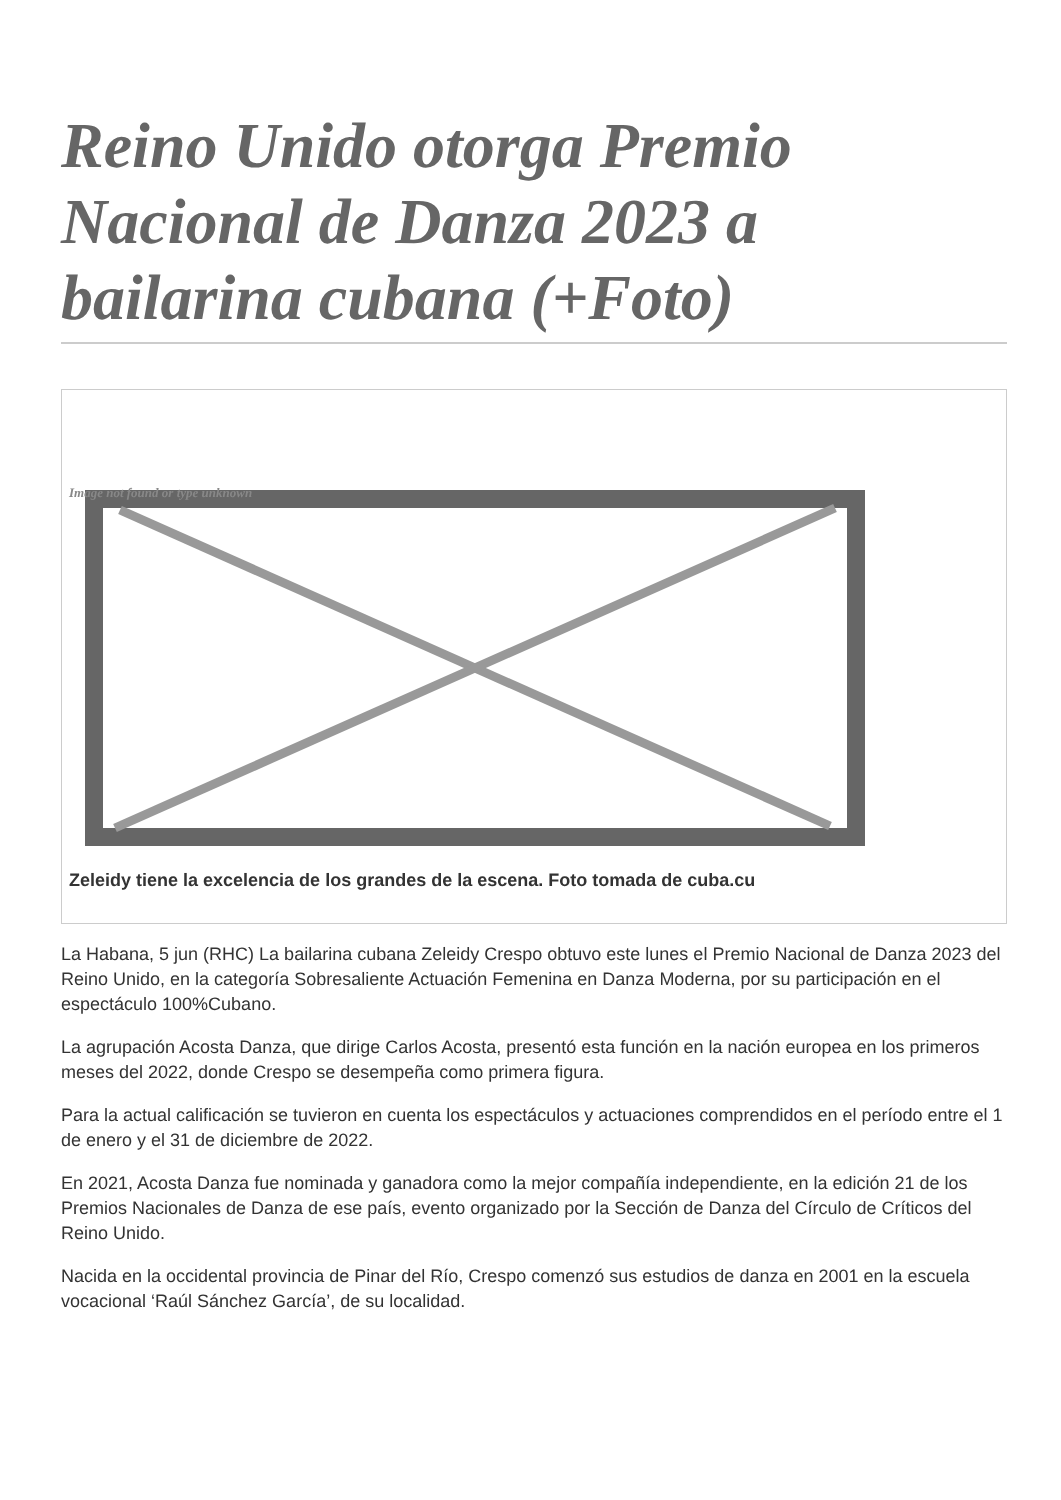Reino Unido otorga Premio Nacional de Danza 2023 a bailarina cubana (+Foto)
Image not found or type unknown
Zeleidy tiene la excelencia de los grandes de la escena. Foto tomada de cuba.cu
La Habana, 5 jun (RHC) La bailarina cubana Zeleidy Crespo obtuvo este lunes el Premio Nacional de Danza 2023 del Reino Unido, en la categoría Sobresaliente Actuación Femenina en Danza Moderna, por su participación en el espectáculo 100%Cubano.
La agrupación Acosta Danza, que dirige Carlos Acosta, presentó esta función en la nación europea en los primeros meses del 2022, donde Crespo se desempeña como primera figura.
Para la actual calificación se tuvieron en cuenta los espectáculos y actuaciones comprendidos en el período entre el 1 de enero y el 31 de diciembre de 2022.
En 2021, Acosta Danza fue nominada y ganadora como la mejor compañía independiente, en la edición 21 de los Premios Nacionales de Danza de ese país, evento organizado por la Sección de Danza del Círculo de Críticos del Reino Unido.
Nacida en la occidental provincia de Pinar del Río, Crespo comenzó sus estudios de danza en 2001 en la escuela vocacional ‘Raúl Sánchez García’, de su localidad.